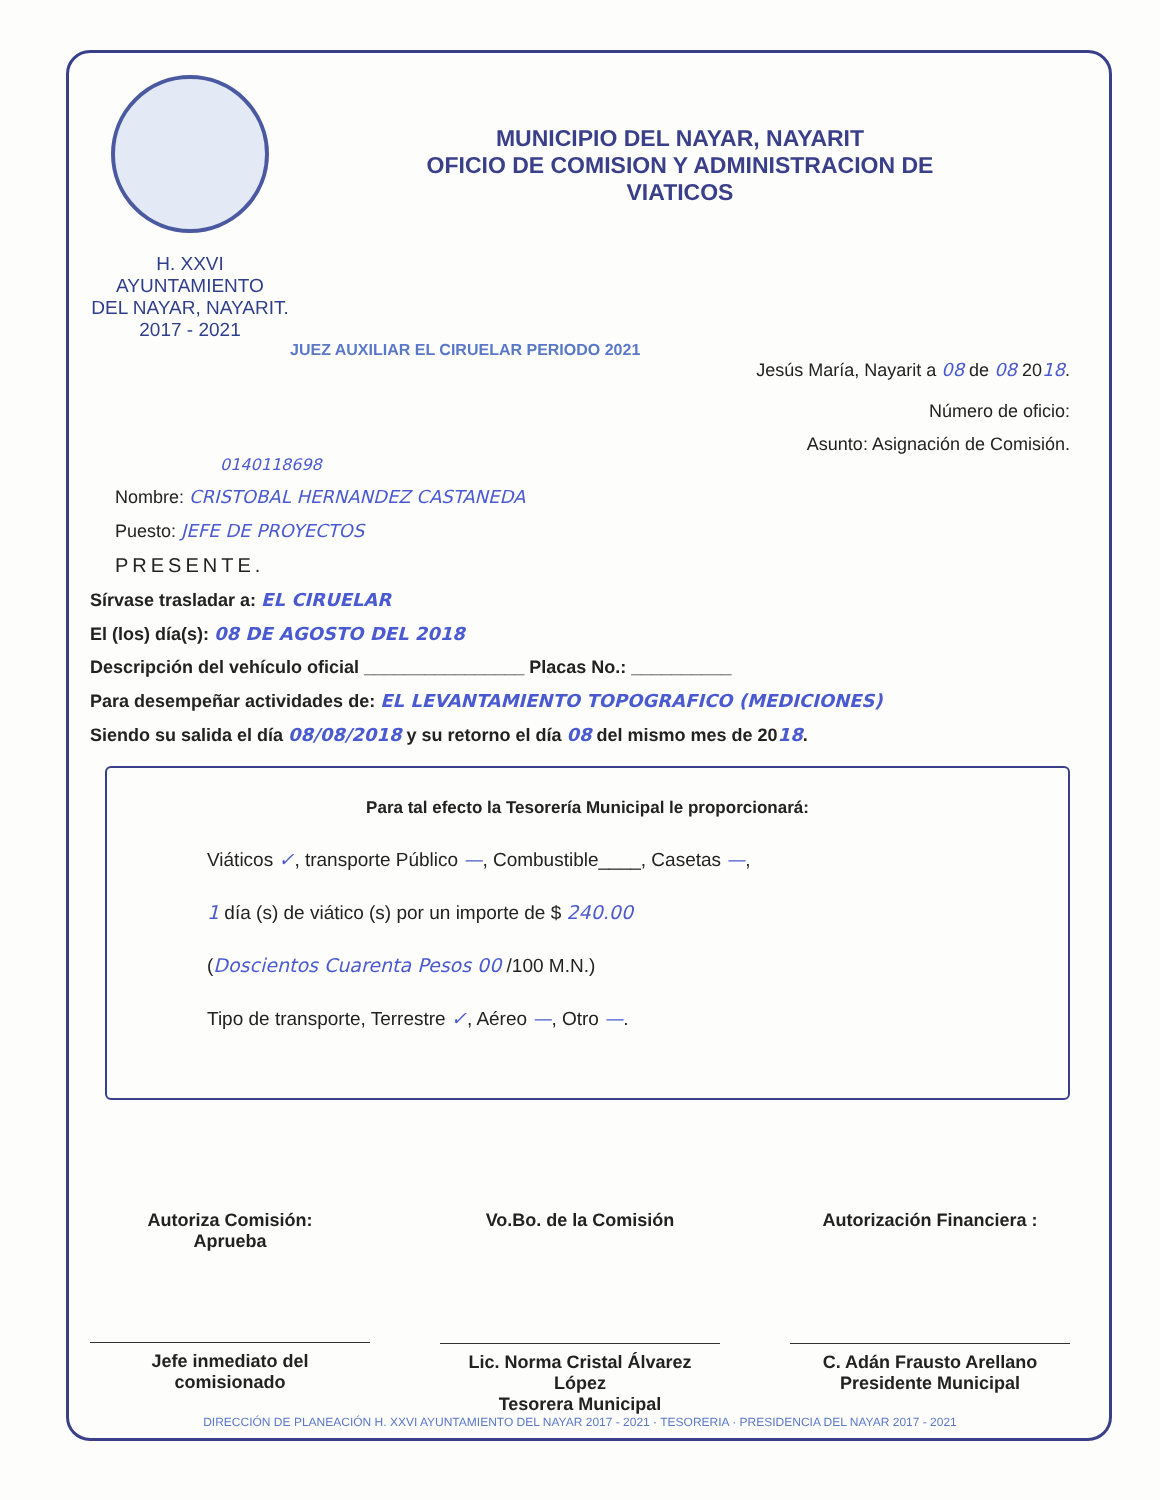H. XXVI AYUNTAMIENTO
DEL NAYAR, NAYARIT.
2017 - 2021
MUNICIPIO DEL NAYAR, NAYARIT
OFICIO DE COMISION Y ADMINISTRACION DE
VIATICOS
JUEZ AUXILIAR EL CIRUELAR PERIODO 2021
Jesús María, Nayarit a 08 de 08 2018.
Número de oficio:
Asunto: Asignación de Comisión.
0140118698
Nombre: CRISTOBAL HERNANDEZ CASTANEDA
Puesto: JEFE DE PROYECTOS
PRESENTE.
Sírvase trasladar a: EL CIRUELAR
El (los) día(s): 08 DE AGOSTO DEL 2018
Descripción del vehículo oficial ________________ Placas No.: __________
Para desempeñar actividades de: EL LEVANTAMIENTO TOPOGRAFICO (MEDICIONES)
Siendo su salida el día 08/08/2018 y su retorno el día 08 del mismo mes de 2018.
Para tal efecto la Tesorería Municipal le proporcionará:
Viáticos ✓, transporte Público —, Combustible____, Casetas —,
1 día (s) de viático (s) por un importe de $ 240.00
(Doscientos Cuarenta Pesos 00 /100 M.N.)
Tipo de transporte, Terrestre ✓, Aéreo —, Otro —.
Autoriza Comisión:
Aprueba
Jefe inmediato del
comisionado
Vo.Bo. de la Comisión
Lic. Norma Cristal Álvarez López
Tesorera Municipal
Autorización Financiera :
C. Adán Frausto Arellano
Presidente Municipal
DIRECCIÓN DE PLANEACIÓN H. XXVI AYUNTAMIENTO DEL NAYAR 2017 - 2021 · TESORERIA · PRESIDENCIA DEL NAYAR 2017 - 2021